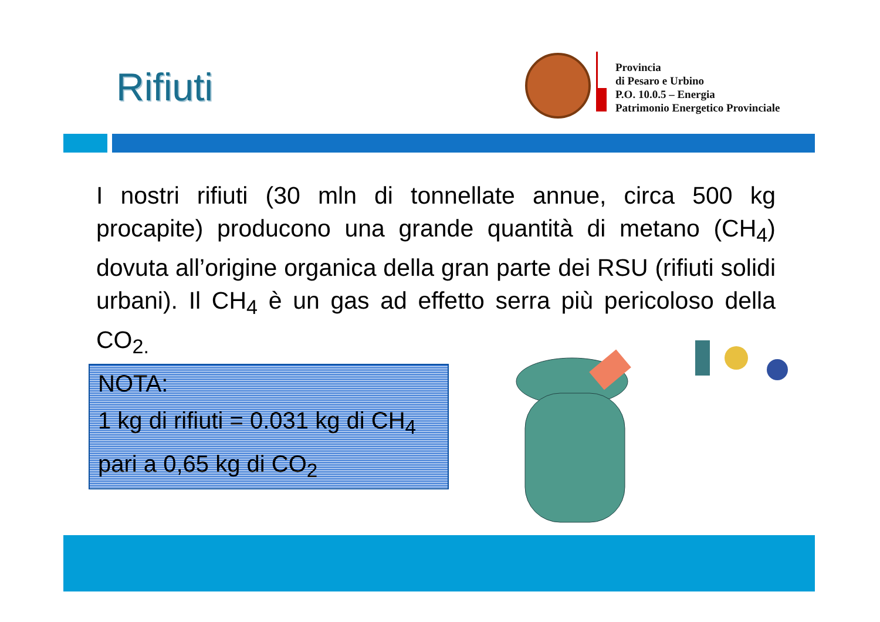Rifiuti
Provincia
di Pesaro e Urbino
P.O. 10.0.5 – Energia
Patrimonio Energetico Provinciale
I nostri rifiuti (30 mln di tonnellate annue, circa 500 kg procapite) producono una grande quantità di metano (CH<sub>4</sub>) dovuta all’origine organica della gran parte dei RSU (rifiuti solidi urbani). Il CH<sub>4</sub> è un gas ad effetto serra più pericoloso della CO<sub>2.</sub>
NOTA:
1 kg di rifiuti = 0.031 kg di CH<sub>4</sub>
pari a 0,65 kg di CO<sub>2</sub>